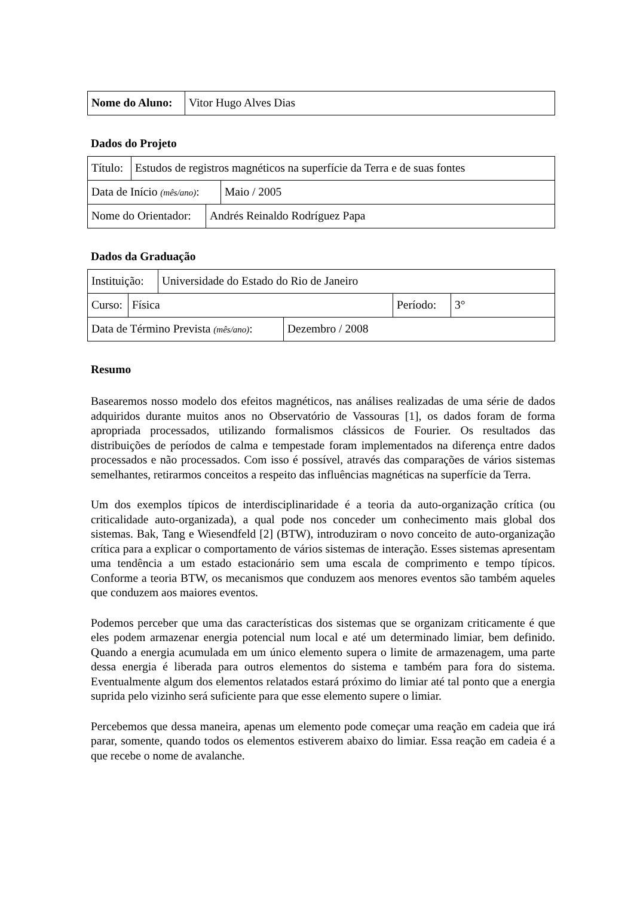| Nome do Aluno: | Vitor Hugo Alves Dias |
Dados do Projeto
| Título: | Estudos de registros magnéticos na superfície da Terra e de suas fontes |
| Data de Início (mês/ano) : | Maio / 2005 |
| Nome do Orientador: | Andrés Reinaldo Rodríguez Papa |
Dados da Graduação
| Instituição: | Universidade do Estado do Rio de Janeiro |
| Curso: | Física | Período: | 3° |
| Data de Término Prevista (mês/ano) : | Dezembro / 2008 |
Resumo
Basearemos nosso modelo dos efeitos magnéticos, nas análises realizadas de uma série de dados adquiridos durante muitos anos no Observatório de Vassouras [1], os dados foram de forma apropriada processados, utilizando formalismos clássicos de Fourier. Os resultados das distribuições de períodos de calma e tempestade foram implementados na diferença entre dados processados e não processados. Com isso é possível, através das comparações de vários sistemas semelhantes, retirarmos conceitos a respeito das influências magnéticas na superfície da Terra.
Um dos exemplos típicos de interdisciplinaridade é a teoria da auto-organização crítica (ou criticalidade auto-organizada), a qual pode nos conceder um conhecimento mais global dos sistemas. Bak, Tang e Wiesendfeld [2] (BTW), introduziram o novo conceito de auto-organização crítica para a explicar o comportamento de vários sistemas de interação. Esses sistemas apresentam uma tendência a um estado estacionário sem uma escala de comprimento e tempo típicos. Conforme a teoria BTW, os mecanismos que conduzem aos menores eventos são também aqueles que conduzem aos maiores eventos.
Podemos perceber que uma das características dos sistemas que se organizam criticamente é que eles podem armazenar energia potencial num local e até um determinado limiar, bem definido. Quando a energia acumulada em um único elemento supera o limite de armazenagem, uma parte dessa energia é liberada para outros elementos do sistema e também para fora do sistema. Eventualmente algum dos elementos relatados estará próximo do limiar até tal ponto que a energia suprida pelo vizinho será suficiente para que esse elemento supere o limiar.
Percebemos que dessa maneira, apenas um elemento pode começar uma reação em cadeia que irá parar, somente, quando todos os elementos estiverem abaixo do limiar. Essa reação em cadeia é a que recebe o nome de avalanche.